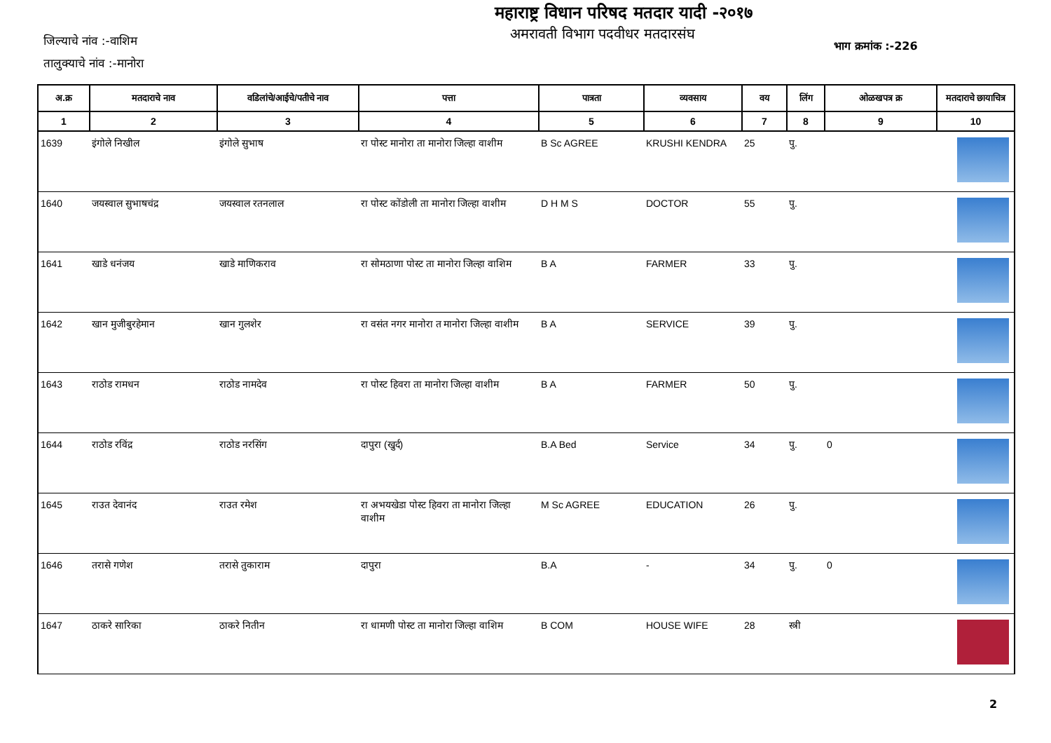महाराष्ट्र विधान परिषद मतदार यादी -२०१७
अमरावती विभाग पदवीधर मतदारसंघ
जिल्याचे नांव :-वाशिम
तालुक्याचे नांव :-मानोरा
भाग क्रमांक :-226
| अ.क्र | मतदाराचे नाव | वडिलांचे/आईचे/पतीचे नाव | पत्ता | पात्रता | व्यवसाय | वय | लिंग | ओळखपत्र क्र | मतदाराचे छायाचित्र |
| --- | --- | --- | --- | --- | --- | --- | --- | --- | --- |
| 1 | 2 | 3 | 4 | 5 | 6 | 7 | 8 | 9 | 10 |
| 1639 | इंगोले निखील | इंगोले सुभाष | रा पोस्ट मानोरा ता मानोरा जिल्हा वाशीम | B Sc AGREE | KRUSHI KENDRA | 25 | पु. | | |
| 1640 | जयस्वाल सुभाषचंद्र | जयस्वाल रतनलाल | रा पोस्ट कोंडोली ता मानोरा जिल्हा वाशीम | D H M S | DOCTOR | 55 | पु. | | |
| 1641 | खाडे धनंजय | खाडे माणिकराव | रा सोमठाणा पोस्ट ता मानोरा जिल्हा वाशिम | B A | FARMER | 33 | पु. | | |
| 1642 | खान मुजीबुरहेमान | खान गुलशेर | रा वसंत नगर मानोरा त मानोरा जिल्हा वाशीम | B A | SERVICE | 39 | पु. | | |
| 1643 | राठोड रामधन | राठोड नामदेव | रा पोस्ट हिवरा ता मानोरा जिल्हा वाशीम | B A | FARMER | 50 | पु. | | |
| 1644 | राठोड रविंद्र | राठोड नरसिंग | दापुरा (खुर्द) | B.A Bed | Service | 34 | पु. | 0 | |
| 1645 | राउत देवानंद | राउत रमेश | रा अभयखेडा पोस्ट हिवरा ता मानोरा जिल्हा वाशीम | M Sc AGREE | EDUCATION | 26 | पु. | | |
| 1646 | तरासे गणेश | तरासे तुकाराम | दापुरा | B.A | - | 34 | पु. | 0 | |
| 1647 | ठाकरे सारिका | ठाकरे नितीन | रा धामणी पोस्ट ता मानोरा जिल्हा वाशिम | B COM | HOUSE WIFE | 28 | स्त्री | | |
2